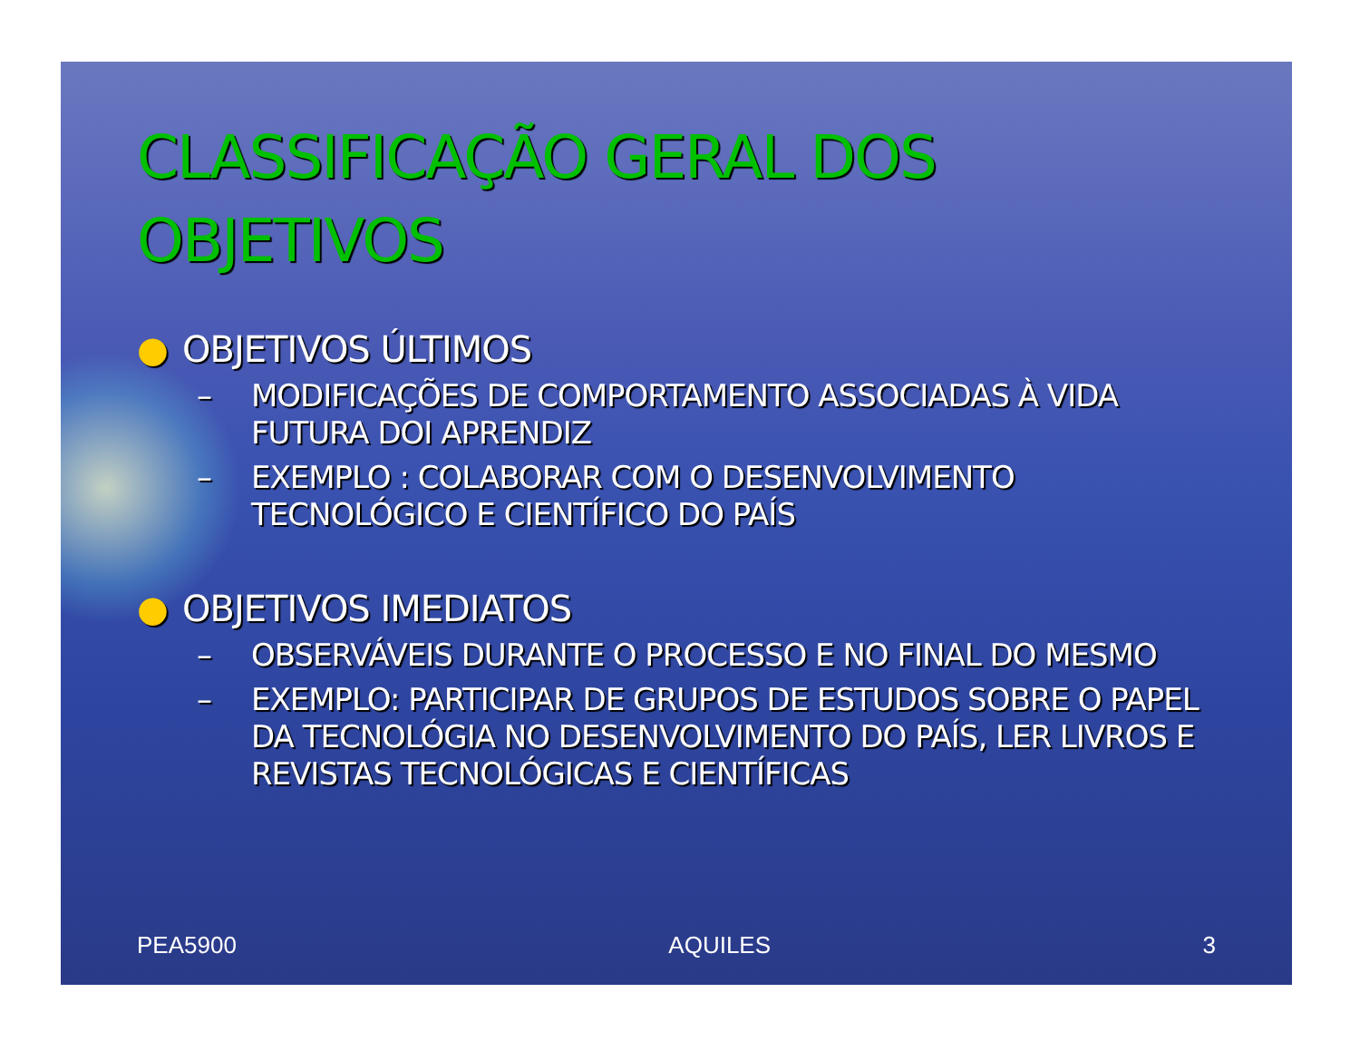CLASSIFICAÇÃO GERAL DOS OBJETIVOS
● OBJETIVOS ÚLTIMOS
– MODIFICAÇÕES DE COMPORTAMENTO ASSOCIADAS À VIDA FUTURA DOI APRENDIZ
– EXEMPLO : COLABORAR COM O DESENVOLVIMENTO TECNOLÓGICO E CIENTÍFICO DO PAÍS
● OBJETIVOS IMEDIATOS
– OBSERVÁVEIS DURANTE O PROCESSO E NO FINAL DO MESMO
– EXEMPLO: PARTICIPAR DE GRUPOS DE ESTUDOS SOBRE O PAPEL DA TECNOLÓGIA NO DESENVOLVIMENTO DO PAÍS, LER LIVROS E REVISTAS TECNOLÓGICAS E CIENTÍFICAS
PEA5900 AQUILES 3